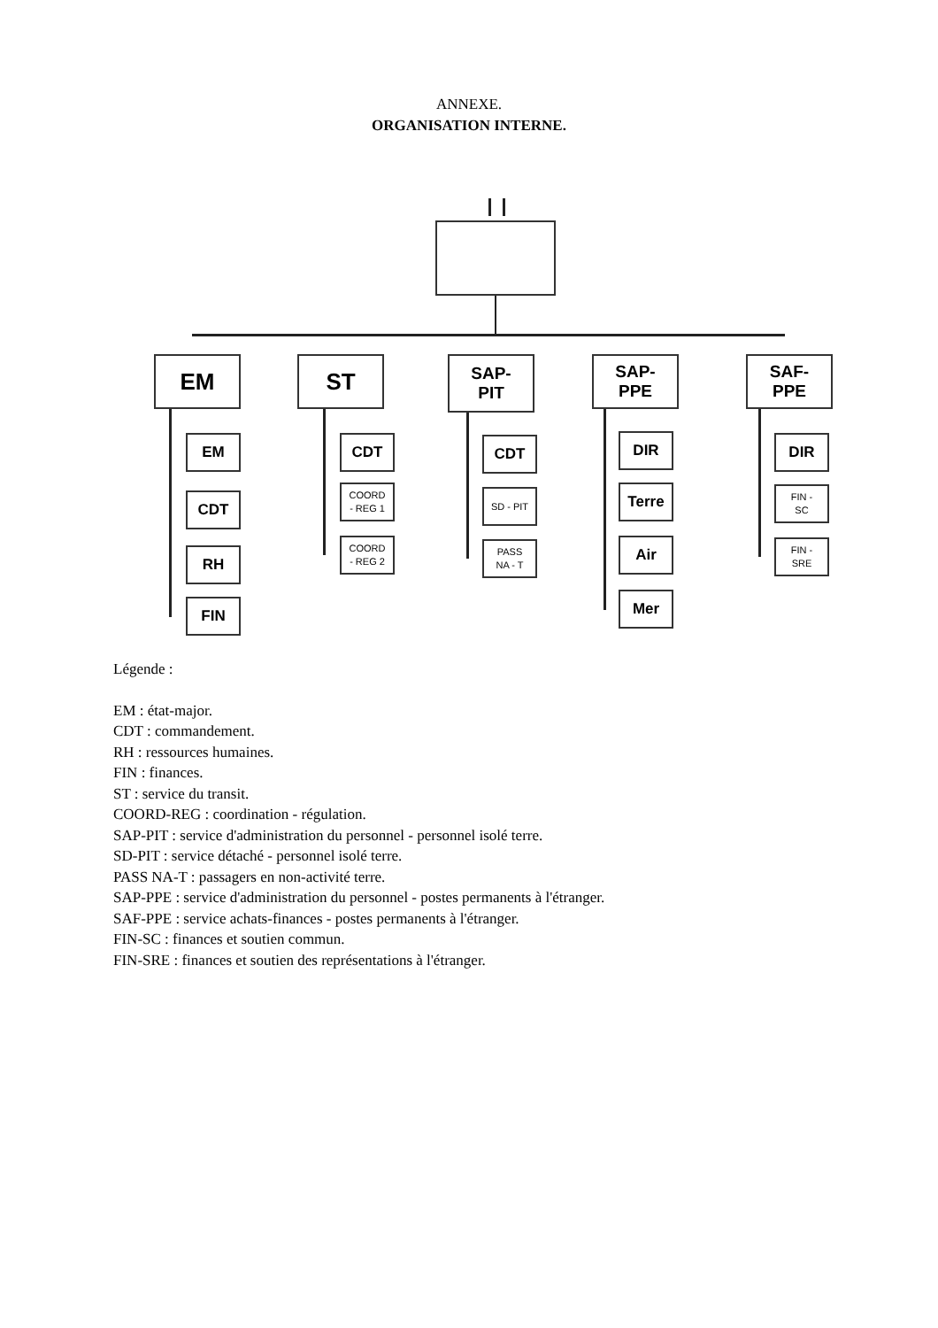ANNEXE.
ORGANISATION INTERNE.
EM ST
SAP-
PIT
SAP-
PPE
SAF-
PPE
EM
CDT
RH
FIN
CDT
COORD
- REG 1
COORD
- REG 2
CDT
SD - PIT
PASS
NA - T
DIR
Terre
Air
Mer
DIR
FIN -
SC
FIN -
SRE
Légende :
EM : état-major.
CDT : commandement.
RH : ressources humaines.
FIN : finances.
ST : service du transit.
COORD-REG : coordination - régulation.
SAP-PIT : service d'administration du personnel - personnel isolé terre.
SD-PIT : service détaché - personnel isolé terre.
PASS NA-T : passagers en non-activité terre.
SAP-PPE : service d'administration du personnel - postes permanents à l'étranger.
SAF-PPE : service achats-finances - postes permanents à l'étranger.
FIN-SC : finances et soutien commun.
FIN-SRE : finances et soutien des représentations à l'étranger.